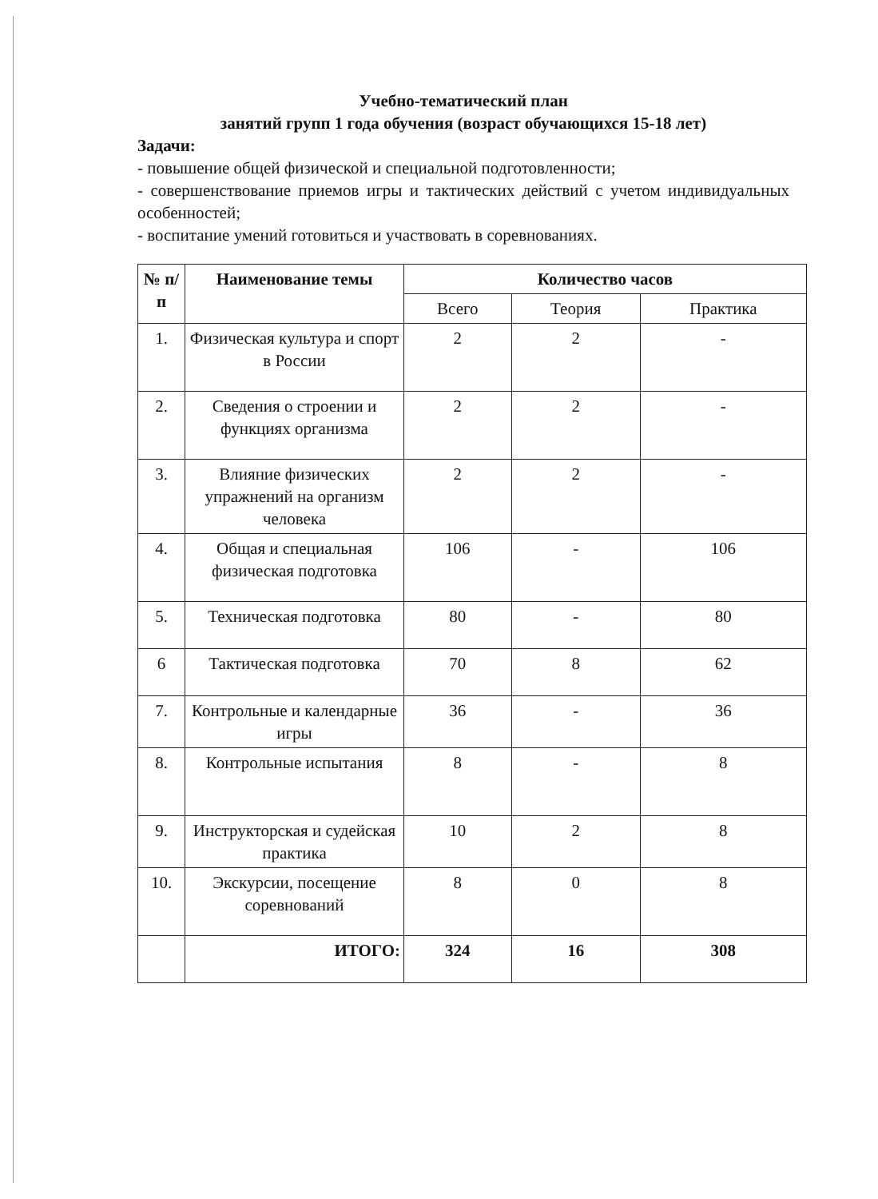Учебно-тематический план
занятий групп 1 года обучения (возраст обучающихся 15-18 лет)
Задачи:
- повышение общей физической и специальной подготовленности;
- совершенствование приемов игры и тактических действий с учетом индивидуальных особенностей;
- воспитание умений готовиться и участвовать в соревнованиях.
| № п/п | Наименование темы | Количество часов | | |
| --- | --- | --- | --- | --- |
| | | Всего | Теория | Практика |
| 1. | Физическая культура и спорт в России | 2 | 2 | - |
| 2. | Сведения о строении и функциях организма | 2 | 2 | - |
| 3. | Влияние физических упражнений на организм человека | 2 | 2 | - |
| 4. | Общая и специальная физическая подготовка | 106 | - | 106 |
| 5. | Техническая подготовка | 80 | - | 80 |
| 6 | Тактическая подготовка | 70 | 8 | 62 |
| 7. | Контрольные и календарные игры | 36 | - | 36 |
| 8. | Контрольные испытания | 8 | - | 8 |
| 9. | Инструкторская и судейская практика | 10 | 2 | 8 |
| 10. | Экскурсии, посещение соревнований | 8 | 0 | 8 |
| | ИТОГО: | 324 | 16 | 308 |